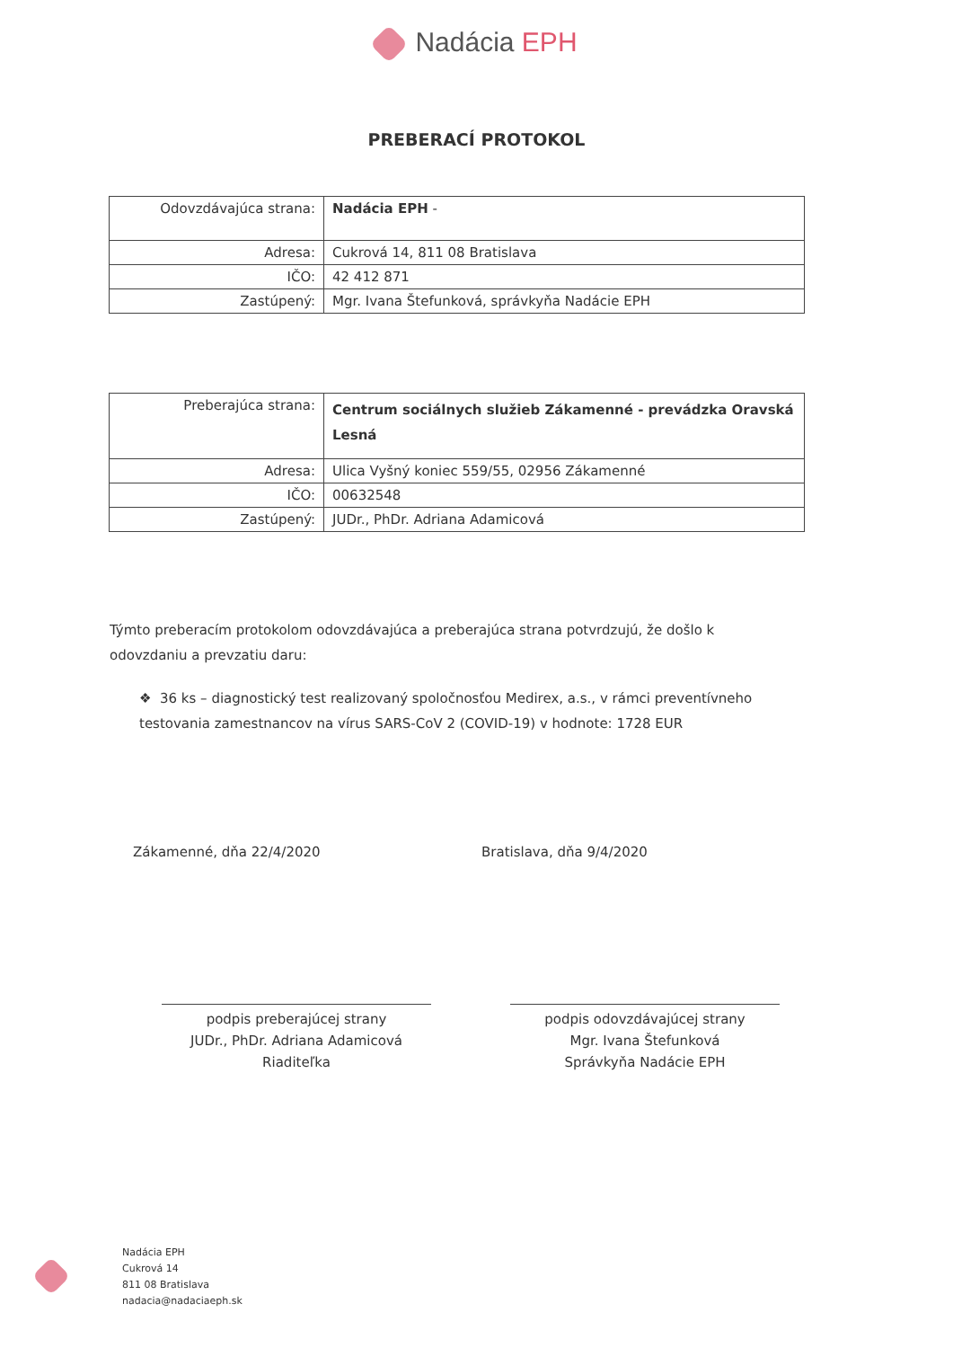Nadácia EPH
PREBERACÍ PROTOKOL
| Odovzdávajúca strana: | Nadácia EPH - |
| Adresa: | Cukrová 14, 811 08 Bratislava |
| IČO: | 42 412 871 |
| Zastúpený: | Mgr. Ivana Štefunková, správkyňa Nadácie EPH |
| Preberajúca strana: | Centrum sociálnych služieb Zákamenné - prevádzka Oravská Lesná |
| Adresa: | Ulica Vyšný koniec 559/55, 02956 Zákamenné |
| IČO: | 00632548 |
| Zastúpený: | JUDr., PhDr. Adriana Adamicová |
Týmto preberacím protokolom odovzdávajúca a preberajúca strana potvrdzujú, že došlo k odovzdaniu a prevzatiu daru:
❖ 36 ks – diagnostický test realizovaný spoločnosťou Medirex, a.s., v rámci preventívneho testovania zamestnancov na vírus SARS-CoV 2 (COVID-19) v hodnote: 1728 EUR
Zákamenné, dňa 22/4/2020 Bratislava, dňa 9/4/2020
podpis preberajúcej strany
JUDr., PhDr. Adriana Adamicová
Riaditeľka
podpis odovzdávajúcej strany
Mgr. Ivana Štefunková
Správkyňa Nadácie EPH
Nadácia EPH
Cukrová 14
811 08 Bratislava
nadacia@nadaciaeph.sk